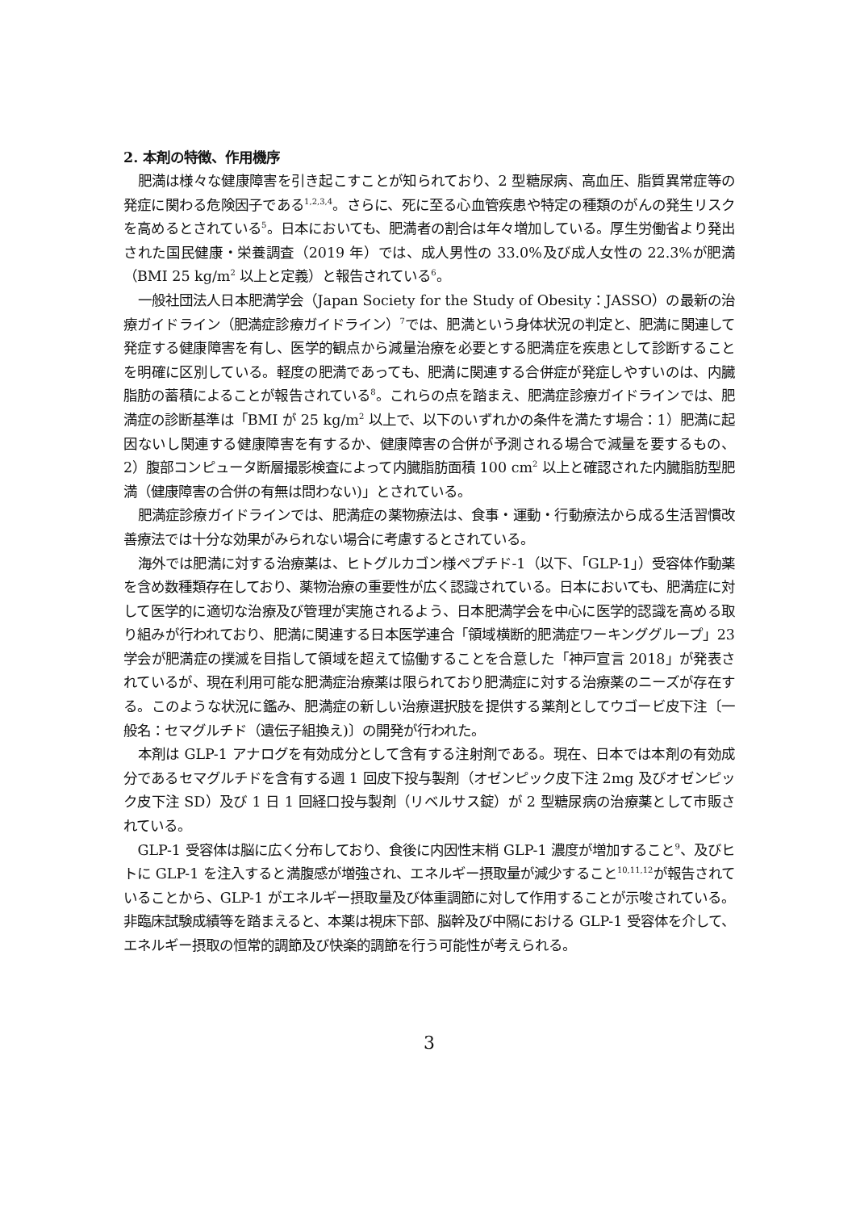2. 本剤の特徴、作用機序
肥満は様々な健康障害を引き起こすことが知られており、2 型糖尿病、高血圧、脂質異常症等の発症に関わる危険因子である<sup>1,2,3,4</sup>。さらに、死に至る心血管疾患や特定の種類のがんの発生リスクを高めるとされている<sup>5</sup>。日本においても、肥満者の割合は年々増加している。厚生労働省より発出された国民健康・栄養調査（2019 年）では、成人男性の 33.0%及び成人女性の 22.3%が肥満（BMI 25 kg/m<sup>2</sup> 以上と定義）と報告されている<sup>6</sup>。
一般社団法人日本肥満学会（Japan Society for the Study of Obesity：JASSO）の最新の治療ガイドライン（肥満症診療ガイドライン）<sup>7</sup>では、肥満という身体状況の判定と、肥満に関連して発症する健康障害を有し、医学的観点から減量治療を必要とする肥満症を疾患として診断することを明確に区別している。軽度の肥満であっても、肥満に関連する合併症が発症しやすいのは、内臓脂肪の蓄積によることが報告されている<sup>8</sup>。これらの点を踏まえ、肥満症診療ガイドラインでは、肥満症の診断基準は「BMI が 25 kg/m<sup>2</sup> 以上で、以下のいずれかの条件を満たす場合：1）肥満に起因ないし関連する健康障害を有するか、健康障害の合併が予測される場合で減量を要するもの、2）腹部コンピュータ断層撮影検査によって内臓脂肪面積 100 cm<sup>2</sup> 以上と確認された内臓脂肪型肥満（健康障害の合併の有無は問わない)」とされている。
肥満症診療ガイドラインでは、肥満症の薬物療法は、食事・運動・行動療法から成る生活習慣改善療法では十分な効果がみられない場合に考慮するとされている。
海外では肥満に対する治療薬は、ヒトグルカゴン様ペプチド-1（以下、「GLP-1」）受容体作動薬を含め数種類存在しており、薬物治療の重要性が広く認識されている。日本においても、肥満症に対して医学的に適切な治療及び管理が実施されるよう、日本肥満学会を中心に医学的認識を高める取り組みが行われており、肥満に関連する日本医学連合「領域横断的肥満症ワーキンググループ」23 学会が肥満症の撲滅を目指して領域を超えて協働することを合意した「神戸宣言 2018」が発表されているが、現在利用可能な肥満症治療薬は限られており肥満症に対する治療薬のニーズが存在する。このような状況に鑑み、肥満症の新しい治療選択肢を提供する薬剤としてウゴービ皮下注〔一般名：セマグルチド（遺伝子組換え)〕の開発が行われた。
本剤は GLP-1 アナログを有効成分として含有する注射剤である。現在、日本では本剤の有効成分であるセマグルチドを含有する週 1 回皮下投与製剤（オゼンピック皮下注 2mg 及びオゼンピック皮下注 SD）及び 1 日 1 回経口投与製剤（リベルサス錠）が 2 型糖尿病の治療薬として市販されている。
GLP-1 受容体は脳に広く分布しており、食後に内因性末梢 GLP-1 濃度が増加すること<sup>9</sup>、及びヒトに GLP-1 を注入すると満腹感が増強され、エネルギー摂取量が減少すること<sup>10,11,12</sup>が報告されていることから、GLP-1 がエネルギー摂取量及び体重調節に対して作用することが示唆されている。非臨床試験成績等を踏まえると、本薬は視床下部、脳幹及び中隔における GLP-1 受容体を介して、エネルギー摂取の恒常的調節及び快楽的調節を行う可能性が考えられる。
3